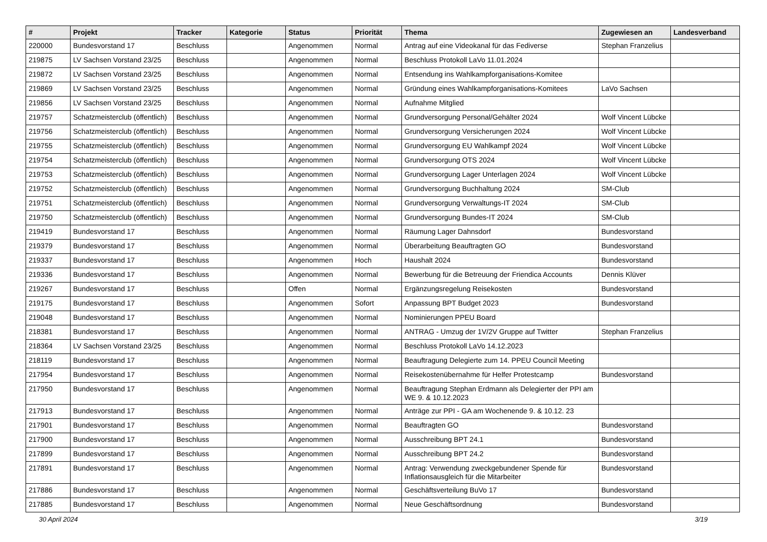| # | Projekt | Tracker | Kategorie | Status | Priorität | Thema | Zugewiesen an | Landesverband |
| --- | --- | --- | --- | --- | --- | --- | --- | --- |
| 220000 | Bundesvorstand 17 | Beschluss | | Angenommen | Normal | Antrag auf eine Videokanal für das Fediverse | Stephan Franzelius | |
| 219875 | LV Sachsen Vorstand 23/25 | Beschluss | | Angenommen | Normal | Beschluss Protokoll LaVo 11.01.2024 | | |
| 219872 | LV Sachsen Vorstand 23/25 | Beschluss | | Angenommen | Normal | Entsendung ins Wahlkampforganisations-Komitee | | |
| 219869 | LV Sachsen Vorstand 23/25 | Beschluss | | Angenommen | Normal | Gründung eines Wahlkampforganisations-Komitees | LaVo Sachsen | |
| 219856 | LV Sachsen Vorstand 23/25 | Beschluss | | Angenommen | Normal | Aufnahme Mitglied | | |
| 219757 | Schatzmeisterclub (öffentlich) | Beschluss | | Angenommen | Normal | Grundversorgung Personal/Gehälter 2024 | Wolf Vincent Lübcke | |
| 219756 | Schatzmeisterclub (öffentlich) | Beschluss | | Angenommen | Normal | Grundversorgung Versicherungen 2024 | Wolf Vincent Lübcke | |
| 219755 | Schatzmeisterclub (öffentlich) | Beschluss | | Angenommen | Normal | Grundversorgung EU Wahlkampf 2024 | Wolf Vincent Lübcke | |
| 219754 | Schatzmeisterclub (öffentlich) | Beschluss | | Angenommen | Normal | Grundversorgung OTS 2024 | Wolf Vincent Lübcke | |
| 219753 | Schatzmeisterclub (öffentlich) | Beschluss | | Angenommen | Normal | Grundversorgung Lager Unterlagen 2024 | Wolf Vincent Lübcke | |
| 219752 | Schatzmeisterclub (öffentlich) | Beschluss | | Angenommen | Normal | Grundversorgung Buchhaltung 2024 | SM-Club | |
| 219751 | Schatzmeisterclub (öffentlich) | Beschluss | | Angenommen | Normal | Grundversorgung Verwaltungs-IT 2024 | SM-Club | |
| 219750 | Schatzmeisterclub (öffentlich) | Beschluss | | Angenommen | Normal | Grundversorgung Bundes-IT 2024 | SM-Club | |
| 219419 | Bundesvorstand 17 | Beschluss | | Angenommen | Normal | Räumung Lager Dahnsdorf | Bundesvorstand | |
| 219379 | Bundesvorstand 17 | Beschluss | | Angenommen | Normal | Überarbeitung Beauftragten GO | Bundesvorstand | |
| 219337 | Bundesvorstand 17 | Beschluss | | Angenommen | Hoch | Haushalt 2024 | Bundesvorstand | |
| 219336 | Bundesvorstand 17 | Beschluss | | Angenommen | Normal | Bewerbung für die Betreuung der Friendica Accounts | Dennis Klüver | |
| 219267 | Bundesvorstand 17 | Beschluss | | Offen | Normal | Ergänzungsregelung Reisekosten | Bundesvorstand | |
| 219175 | Bundesvorstand 17 | Beschluss | | Angenommen | Sofort | Anpassung BPT Budget 2023 | Bundesvorstand | |
| 219048 | Bundesvorstand 17 | Beschluss | | Angenommen | Normal | Nominierungen PPEU Board | | |
| 218381 | Bundesvorstand 17 | Beschluss | | Angenommen | Normal | ANTRAG - Umzug der 1V/2V Gruppe auf Twitter | Stephan Franzelius | |
| 218364 | LV Sachsen Vorstand 23/25 | Beschluss | | Angenommen | Normal | Beschluss Protokoll LaVo 14.12.2023 | | |
| 218119 | Bundesvorstand 17 | Beschluss | | Angenommen | Normal | Beauftragung Delegierte zum 14. PPEU Council Meeting | | |
| 217954 | Bundesvorstand 17 | Beschluss | | Angenommen | Normal | Reisekostenübernahme für Helfer Protestcamp | Bundesvorstand | |
| 217950 | Bundesvorstand 17 | Beschluss | | Angenommen | Normal | Beauftragung Stephan Erdmann als Delegierter der PPI am WE 9. & 10.12.2023 | | |
| 217913 | Bundesvorstand 17 | Beschluss | | Angenommen | Normal | Anträge zur PPI - GA am Wochenende 9. & 10.12. 23 | | |
| 217901 | Bundesvorstand 17 | Beschluss | | Angenommen | Normal | Beauftragten GO | Bundesvorstand | |
| 217900 | Bundesvorstand 17 | Beschluss | | Angenommen | Normal | Ausschreibung BPT 24.1 | Bundesvorstand | |
| 217899 | Bundesvorstand 17 | Beschluss | | Angenommen | Normal | Ausschreibung BPT 24.2 | Bundesvorstand | |
| 217891 | Bundesvorstand 17 | Beschluss | | Angenommen | Normal | Antrag: Verwendung zweckgebundener Spende für Inflationsausgleich für die Mitarbeiter | Bundesvorstand | |
| 217886 | Bundesvorstand 17 | Beschluss | | Angenommen | Normal | Geschäftsverteilung BuVo 17 | Bundesvorstand | |
| 217885 | Bundesvorstand 17 | Beschluss | | Angenommen | Normal | Neue Geschäftsordnung | Bundesvorstand | |
30 April 2024 3/19